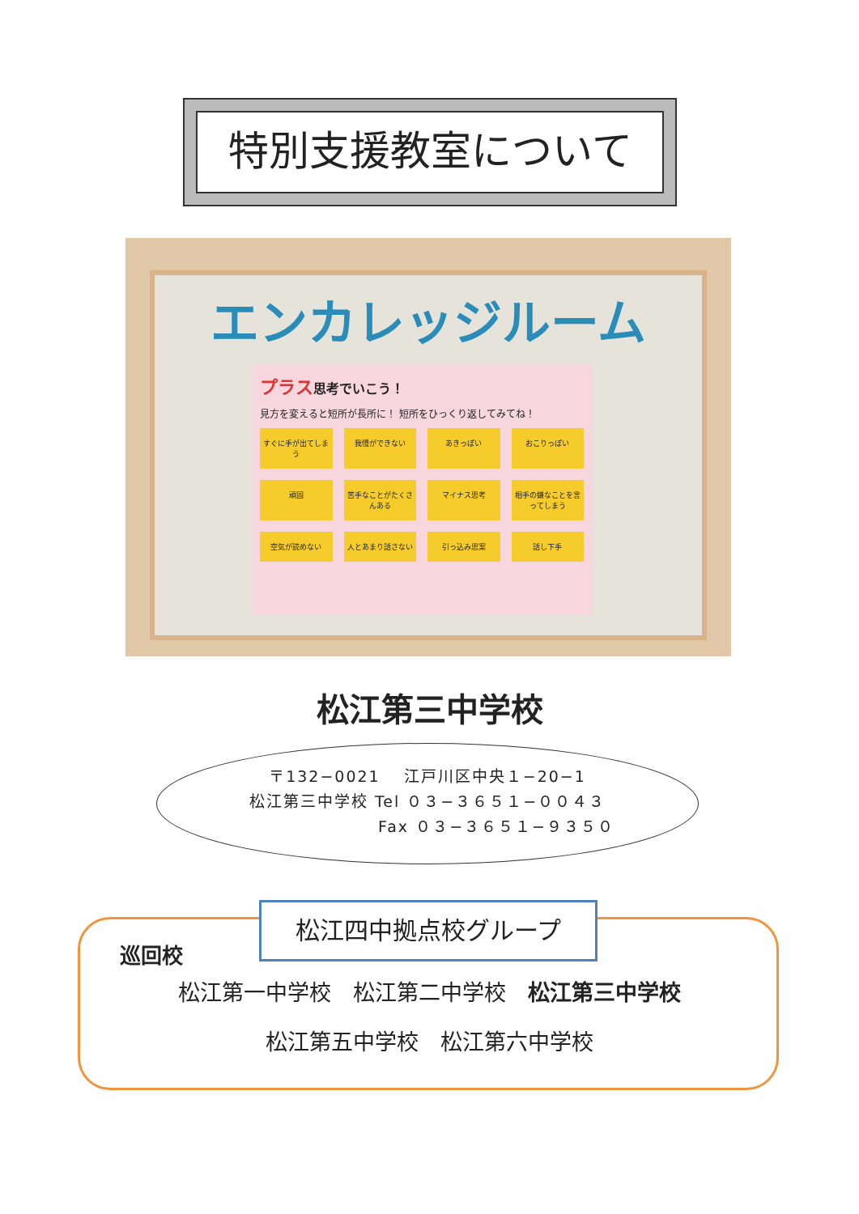特別支援教室について
エンカレッジルーム
プラス思考でいこう！
見方を変えると短所が長所に！ 短所をひっくり返してみてね！
すぐに手が出てしまう 我慢ができない あきっぽい おこりっぽい 頑固 苦手なことがたくさんある マイナス思考 相手の嫌なことを言ってしまう 空気が読めない 人とあまり話さない 引っ込み思案 話し下手
松江第三中学校
〒132−0021　 江戸川区中央１−20−1
松江第三中学校 Tel ０３−３６５１−００４３
Fax ０３−３６５１−９３５０
松江四中拠点校グループ
巡回校
松江第一中学校　松江第二中学校　松江第三中学校
松江第五中学校　松江第六中学校